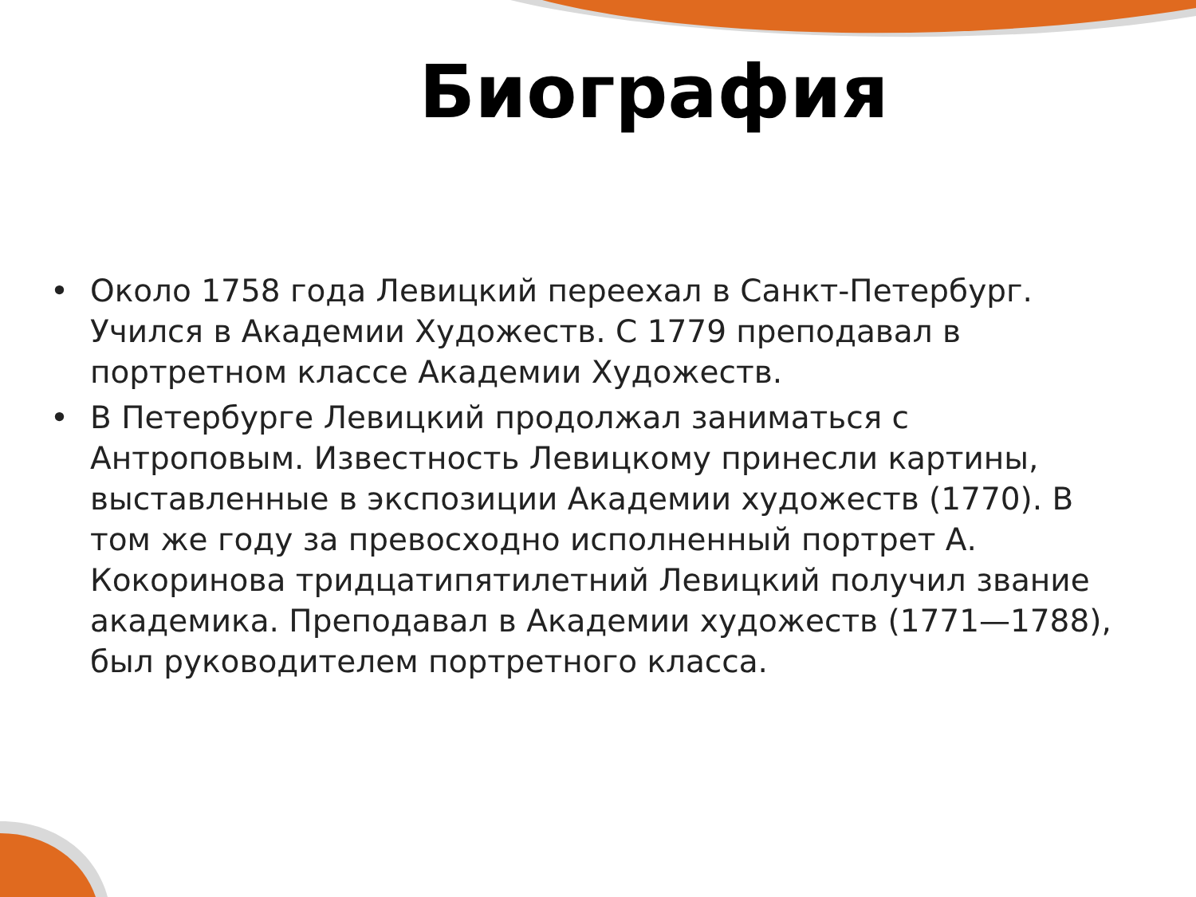Биография
• Около 1758 года Левицкий переехал в Санкт-Петербург. Учился в Академии Художеств. С 1779 преподавал в портретном классе Академии Художеств.
• В Петербурге Левицкий продолжал заниматься с Антроповым. Известность Левицкому принесли картины, выставленные в экспозиции Академии художеств (1770). В том же году за превосходно исполненный портрет А. Кокоринова тридцатипятилетний Левицкий получил звание академика. Преподавал в Академии художеств (1771—1788), был руководителем портретного класса.